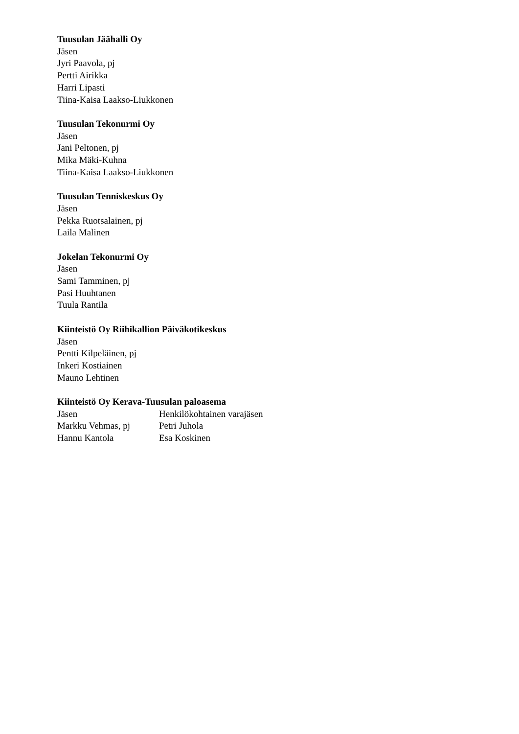Tuusulan Jäähalli Oy
Jäsen
Jyri Paavola, pj
Pertti Airikka
Harri Lipasti
Tiina-Kaisa Laakso-Liukkonen
Tuusulan Tekonurmi Oy
Jäsen
Jani Peltonen, pj
Mika Mäki-Kuhna
Tiina-Kaisa Laakso-Liukkonen
Tuusulan Tenniskeskus Oy
Jäsen
Pekka Ruotsalainen, pj
Laila Malinen
Jokelan Tekonurmi Oy
Jäsen
Sami Tamminen, pj
Pasi Huuhtanen
Tuula Rantila
Kiinteistö Oy Riihikallion Päiväkotikeskus
Jäsen
Pentti Kilpeläinen, pj
Inkeri Kostiainen
Mauno Lehtinen
Kiinteistö Oy Kerava-Tuusulan paloasema
Jäsen Henkilökohtainen varajäsen
Markku Vehmas, pj Petri Juhola
Hannu Kantola Esa Koskinen